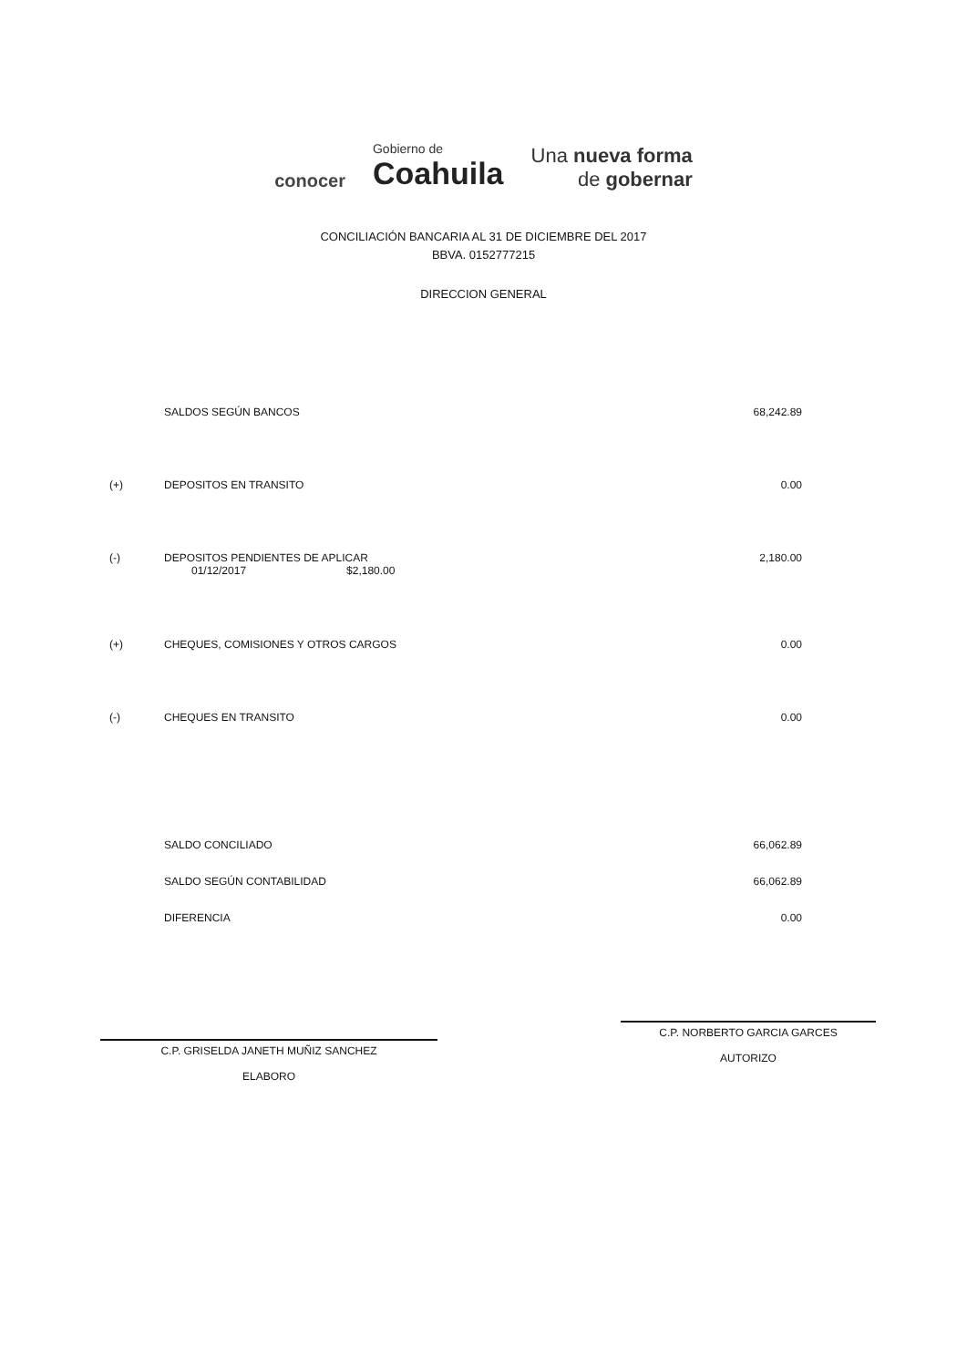conocer
Gobierno de
Coahuila
Una nueva forma
de gobernar
CONCILIACIÓN BANCARIA AL 31 DE DICIEMBRE DEL 2017
BBVA. 0152777215
DIRECCION GENERAL
| | SALDOS SEGÚN BANCOS | 68,242.89 |
| (+) | DEPOSITOS EN TRANSITO | 0.00 |
| (-) | DEPOSITOS PENDIENTES DE APLICAR 01/12/2017 $2,180.00 | 2,180.00 |
| (+) | CHEQUES, COMISIONES Y OTROS CARGOS | 0.00 |
| (-) | CHEQUES EN TRANSITO | 0.00 |
| | SALDO CONCILIADO | 66,062.89 |
| | SALDO SEGÚN CONTABILIDAD | 66,062.89 |
| | DIFERENCIA | 0.00 |
C.P. GRISELDA JANETH MUÑIZ SANCHEZ
ELABORO
C.P. NORBERTO GARCIA GARCES
AUTORIZO